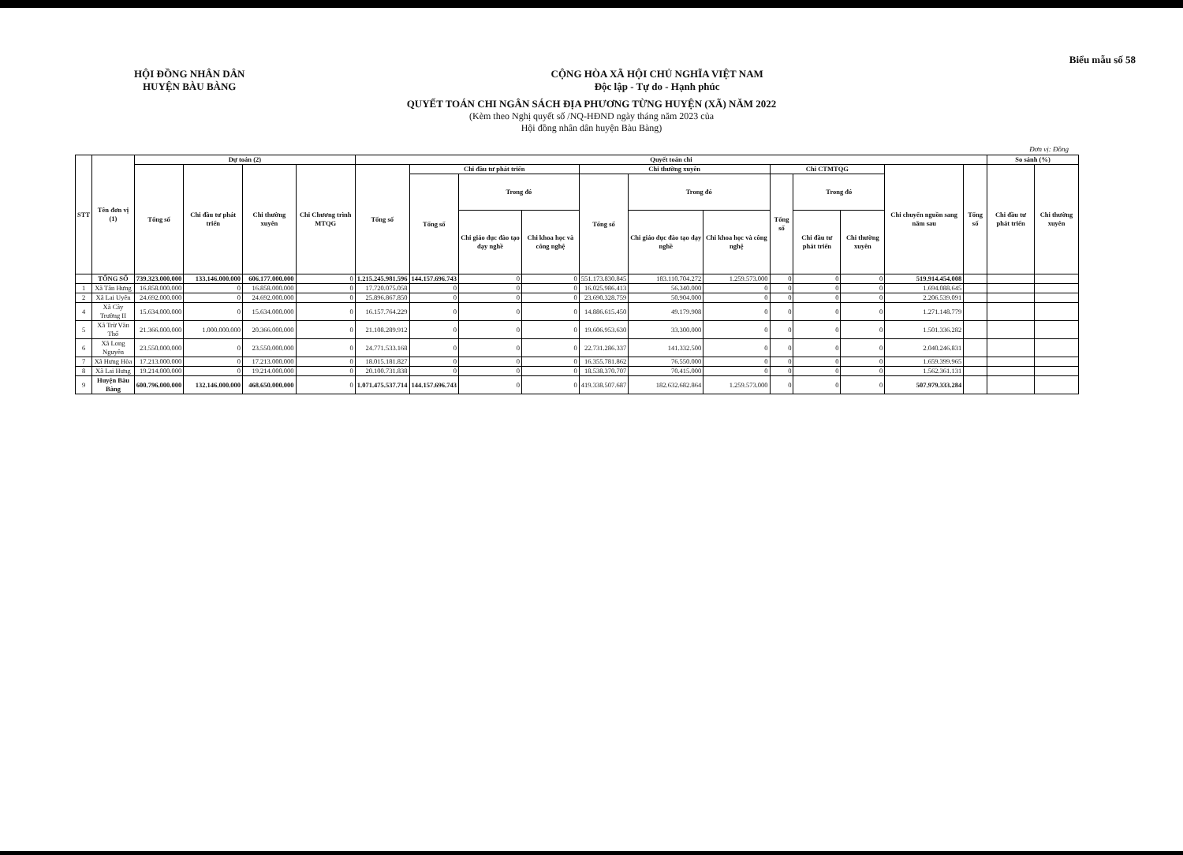HỘI ĐỒNG NHÂN DÂN
HUYỆN BÀU BÀNG
CỘNG HÒA XÃ HỘI CHỦ NGHĨA VIỆT NAM
Độc lập - Tự do - Hạnh phúc
Biểu mẫu số 58
QUYẾT TOÁN CHI NGÂN SÁCH ĐỊA PHƯƠNG TỪNG HUYỆN (XÃ) NĂM 2022
(Kèm theo Nghị quyết số /NQ-HĐND ngày tháng năm 2023 của
Hội đồng nhân dân huyện Bàu Bàng)
Đơn vị: Đồng
| STT | Tên đơn vị (1) | Dự toán (2) | | | | Quyết toán chi | | | | | | | | | | | | So sánh (%) | |
| --- | --- | --- | --- | --- | --- | --- | --- | --- | --- | --- | --- | --- | --- | --- | --- | --- | --- | --- | --- |
| | | Tổng số | Chi đầu tư phát triển | Chi thường xuyên | Chi Chương trình MTQG | Tổng số | Chi đầu tư phát triển | | | Chi thường xuyên | | | Chi CTMTQG | | | Chi chuyển nguồn sang năm sau | Tổng số | Chi đầu tư phát triển | Chi thường xuyên |
| | | | | | | | Tổng số | Trong đó | | Tổng số | Trong đó | | Tổng số | Trong đó | | | | | |
| | | | | | | | | Chi giáo dục đào tạo dạy nghề | Chi khoa học và công nghệ | | Chi giáo dục đào tạo dạy nghề | Chi khoa học và công nghệ | | Chi đầu tư phát triển | Chi thường xuyên | | | | |
| | TỔNG SỐ | 739.323.000.000 | 133.146.000.000 | 606.177.000.000 | 0 | 1.215.245.981.596 | 144.157.696.743 | 0 | 0 | 551.173.830.845 | 183.110.704.272 | 1.259.573.000 | 0 | 0 | 0 | 519.914.454.008 | | | |
| 1 | Xã Tân Hưng | 16.858.000.000 | 0 | 16.858.000.000 | 0 | 17.720.075.058 | 0 | 0 | 0 | 16.025.986.413 | 56.340.000 | 0 | 0 | 0 | 0 | 1.694.088.645 | | | |
| 2 | Xã Lai Uyên | 24.692.000.000 | 0 | 24.692.000.000 | 0 | 25.896.867.850 | 0 | 0 | 0 | 23.690.328.759 | 50.904.000 | 0 | 0 | 0 | 0 | 2.206.539.091 | | | |
| 4 | Xã Cây Trường II | 15.634.000.000 | 0 | 15.634.000.000 | 0 | 16.157.764.229 | 0 | 0 | 0 | 14.886.615.450 | 49.179.908 | 0 | 0 | 0 | 0 | 1.271.148.779 | | | |
| 5 | Xã Trừ Văn Thố | 21.366.000.000 | 1.000.000.000 | 20.366.000.000 | 0 | 21.108.289.912 | 0 | 0 | 0 | 19.606.953.630 | 33.300.000 | 0 | 0 | 0 | 0 | 1.501.336.282 | | | |
| 6 | Xã Long Nguyên | 23.550.000.000 | 0 | 23.550.000.000 | 0 | 24.771.533.168 | 0 | 0 | 0 | 22.731.286.337 | 141.332.500 | 0 | 0 | 0 | 0 | 2.040.246.831 | | | |
| 7 | Xã Hưng Hòa | 17.213.000.000 | 0 | 17.213.000.000 | 0 | 18.015.181.827 | 0 | 0 | 0 | 16.355.781.862 | 76.550.000 | 0 | 0 | 0 | 0 | 1.659.399.965 | | | |
| 8 | Xã Lai Hưng | 19.214.000.000 | 0 | 19.214.000.000 | 0 | 20.100.731.838 | 0 | 0 | 0 | 18.538.370.707 | 70.415.000 | 0 | 0 | 0 | 0 | 1.562.361.131 | | | |
| 9 | Huyện Bàu Bàng | 600.796.000.000 | 132.146.000.000 | 468.650.000.000 | 0 | 1.071.475.537.714 | 144.157.696.743 | 0 | 0 | 419.338.507.687 | 182.632.682.864 | 1.259.573.000 | 0 | 0 | 0 | 507.979.333.284 | | | |